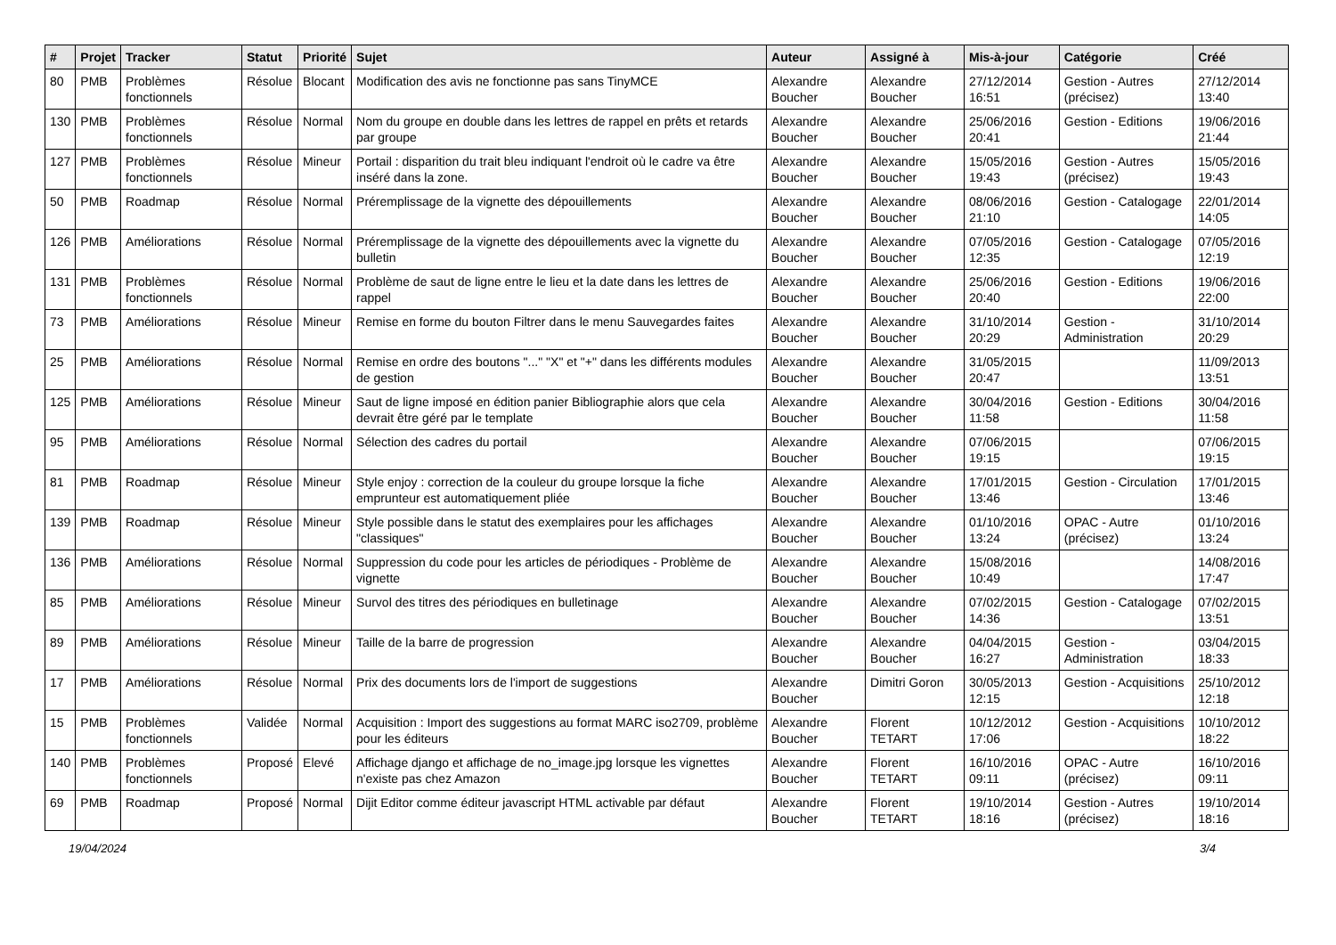| # | Projet | Tracker | Statut | Priorité | Sujet | Auteur | Assigné à | Mis-à-jour | Catégorie | Créé |
| --- | --- | --- | --- | --- | --- | --- | --- | --- | --- | --- |
| 80 | PMB | Problèmes fonctionnels | Résolue | Blocant | Modification des avis ne fonctionne pas sans TinyMCE | Alexandre Boucher | Alexandre Boucher | 27/12/2014 16:51 | Gestion - Autres (précisez) | 27/12/2014 13:40 |
| 130 | PMB | Problèmes fonctionnels | Résolue | Normal | Nom du groupe en double dans les lettres de rappel en prêts et retards par groupe | Alexandre Boucher | Alexandre Boucher | 25/06/2016 20:41 | Gestion - Editions | 19/06/2016 21:44 |
| 127 | PMB | Problèmes fonctionnels | Résolue | Mineur | Portail : disparition du trait bleu indiquant l'endroit où le cadre va être inséré dans la zone. | Alexandre Boucher | Alexandre Boucher | 15/05/2016 19:43 | Gestion - Autres (précisez) | 15/05/2016 19:43 |
| 50 | PMB | Roadmap | Résolue | Normal | Préremplissage de la vignette des dépouillements | Alexandre Boucher | Alexandre Boucher | 08/06/2016 21:10 | Gestion - Catalogage | 22/01/2014 14:05 |
| 126 | PMB | Améliorations | Résolue | Normal | Préremplissage de la vignette des dépouillements avec la vignette du bulletin | Alexandre Boucher | Alexandre Boucher | 07/05/2016 12:35 | Gestion - Catalogage | 07/05/2016 12:19 |
| 131 | PMB | Problèmes fonctionnels | Résolue | Normal | Problème de saut de ligne entre le lieu et la date dans les lettres de rappel | Alexandre Boucher | Alexandre Boucher | 25/06/2016 20:40 | Gestion - Editions | 19/06/2016 22:00 |
| 73 | PMB | Améliorations | Résolue | Mineur | Remise en forme du bouton Filtrer dans le menu Sauvegardes faites | Alexandre Boucher | Alexandre Boucher | 31/10/2014 20:29 | Gestion - Administration | 31/10/2014 20:29 |
| 25 | PMB | Améliorations | Résolue | Normal | Remise en ordre des boutons "..." "X" et "+" dans les différents modules de gestion | Alexandre Boucher | Alexandre Boucher | 31/05/2015 20:47 | | 11/09/2013 13:51 |
| 125 | PMB | Améliorations | Résolue | Mineur | Saut de ligne imposé en édition panier Bibliographie alors que cela devrait être géré par le template | Alexandre Boucher | Alexandre Boucher | 30/04/2016 11:58 | Gestion - Editions | 30/04/2016 11:58 |
| 95 | PMB | Améliorations | Résolue | Normal | Sélection des cadres du portail | Alexandre Boucher | Alexandre Boucher | 07/06/2015 19:15 | | 07/06/2015 19:15 |
| 81 | PMB | Roadmap | Résolue | Mineur | Style enjoy : correction de la couleur du groupe lorsque la fiche emprunteur est automatiquement pliée | Alexandre Boucher | Alexandre Boucher | 17/01/2015 13:46 | Gestion - Circulation | 17/01/2015 13:46 |
| 139 | PMB | Roadmap | Résolue | Mineur | Style possible dans le statut des exemplaires pour les affichages "classiques" | Alexandre Boucher | Alexandre Boucher | 01/10/2016 13:24 | OPAC - Autre (précisez) | 01/10/2016 13:24 |
| 136 | PMB | Améliorations | Résolue | Normal | Suppression du code pour les articles de périodiques - Problème de vignette | Alexandre Boucher | Alexandre Boucher | 15/08/2016 10:49 | | 14/08/2016 17:47 |
| 85 | PMB | Améliorations | Résolue | Mineur | Survol des titres des périodiques en bulletinage | Alexandre Boucher | Alexandre Boucher | 07/02/2015 14:36 | Gestion - Catalogage | 07/02/2015 13:51 |
| 89 | PMB | Améliorations | Résolue | Mineur | Taille de la barre de progression | Alexandre Boucher | Alexandre Boucher | 04/04/2015 16:27 | Gestion - Administration | 03/04/2015 18:33 |
| 17 | PMB | Améliorations | Résolue | Normal | Prix des documents lors de l'import de suggestions | Alexandre Boucher | Dimitri Goron | 30/05/2013 12:15 | Gestion - Acquisitions | 25/10/2012 12:18 |
| 15 | PMB | Problèmes fonctionnels | Validée | Normal | Acquisition : Import des suggestions au format MARC iso2709, problème pour les éditeurs | Alexandre Boucher | Florent TETART | 10/12/2012 17:06 | Gestion - Acquisitions | 10/10/2012 18:22 |
| 140 | PMB | Problèmes fonctionnels | Proposé | Elevé | Affichage django et affichage de no_image.jpg lorsque les vignettes n'existe pas chez Amazon | Alexandre Boucher | Florent TETART | 16/10/2016 09:11 | OPAC - Autre (précisez) | 16/10/2016 09:11 |
| 69 | PMB | Roadmap | Proposé | Normal | Dijit Editor comme éditeur javascript HTML activable par défaut | Alexandre Boucher | Florent TETART | 19/10/2014 18:16 | Gestion - Autres (précisez) | 19/10/2014 18:16 |
19/04/2024 3/4